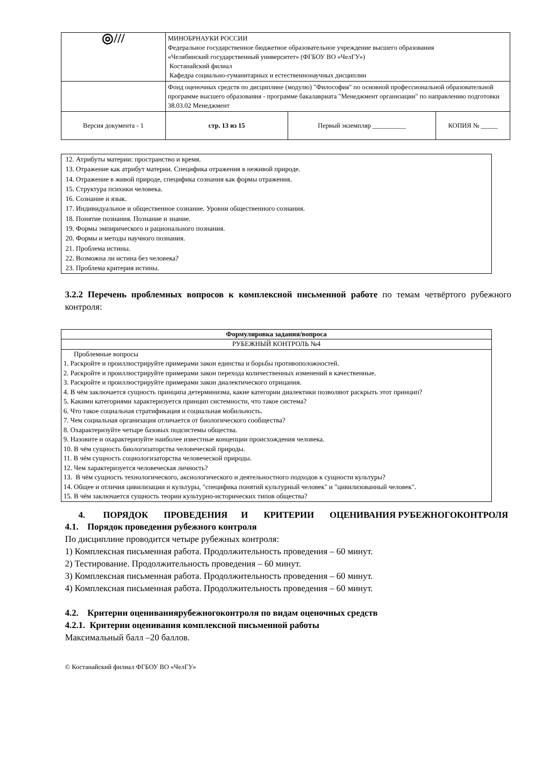| ◎/// | МИНОБРНАУКИ РОССИИ Федеральное государственное бюджетное образовательное учреждение высшего образования «Челябинский государственный университет» (ФГБОУ ВО «ЧелГУ») Костанайский филиал Кафедра социально-гуманитарных и естественнонаучных дисциплин | | |
| | Фонд оценочных средств по дисциплине (модулю) "Философия" по основной профессиональной образовательной программе высшего образования - программе бакалавриата "Менеджмент организации" по направлению подготовки 38.03.02 Менеджмент | | |
| Версия документа - 1 | стр. 13 из 15 | Первый экземпляр __________ | КОПИЯ № _____ |
12. Атрибуты материи: пространство и время.
13. Отражение как атрибут материи. Специфика отражения в неживой природе.
14. Отражение в живой природе, специфика сознания как формы отражения.
15. Структура психики человека.
16. Сознание и язык.
17. Индивидуальное и общественное сознание. Уровни общественного сознания.
18. Понятие познания. Познание и знание.
19. Формы эмпирического и рационального познания.
20. Формы и методы научного познания.
21. Проблема истины.
22. Возможна ли истина без человека?
23. Проблема критерия истины.
3.2.2 Перечень проблемных вопросов к комплексной письменной работе по темам четвёртого рубежного контроля:
| Формулировка задания/вопроса |
| --- |
| РУБЕЖНЫЙ КОНТРОЛЬ №4 |
| Проблемные вопросы 1. Раскройте и проиллюстрируйте примерами закон единства и борьбы противоположностей. 2. Раскройте и проиллюстрируйте примерами закон перехода количественных изменений в качественные. 3. Раскройте и проиллюстрируйте примерами закон диалектического отрицания. 4. В чём заключается сущность принципа детерминизма, какие категории диалектики позволяют раскрыть этот принцип? 5. Какими категориями характеризуется принцип системности, что такое система? 6. Что такое социальная стратификация и социальная мобильность. 7. Чем социальная организация отличается от биологического сообщества? 8. Охарактеризуйте четыре базовых подсистемы общества. 9. Назовите и охарактеризуйте наиболее известные концепции происхождения человека. 10. В чём сущность биологизаторства человеческой природы. 11. В чём сущность социологизаторства человеческой природы. 12. Чем характеризуется человеческая личность? 13. В чём сущность технологического, аксиологического и деятельностного подходов к сущности культуры? 14. Общее и отличия цивилизации и культуры, "специфика понятий культурный человек" и "цивилизованный человек". 15. В чём заключается сущность теории культурно-исторических типов общества? |
4. ПОРЯДОК ПРОВЕДЕНИЯ И КРИТЕРИИ ОЦЕНИВАНИЯ РУБЕЖНОГОКОНТРОЛЯ
4.1. Порядок проведения рубежного контроля
По дисциплине проводится четыре рубежных контроля:
1) Комплексная письменная работа. Продолжительность проведения – 60 минут.
2) Тестирование. Продолжительность проведения – 60 минут.
3) Комплексная письменная работа. Продолжительность проведения – 60 минут.
4) Комплексная письменная работа. Продолжительность проведения – 60 минут.
4.2. Критерии оцениваниярубежногоконтроля по видам оценочных средств
4.2.1. Критерии оценивания комплексной письменной работы
Максимальный балл –20 баллов.
© Костанайский филиал ФГБОУ ВО «ЧелГУ»